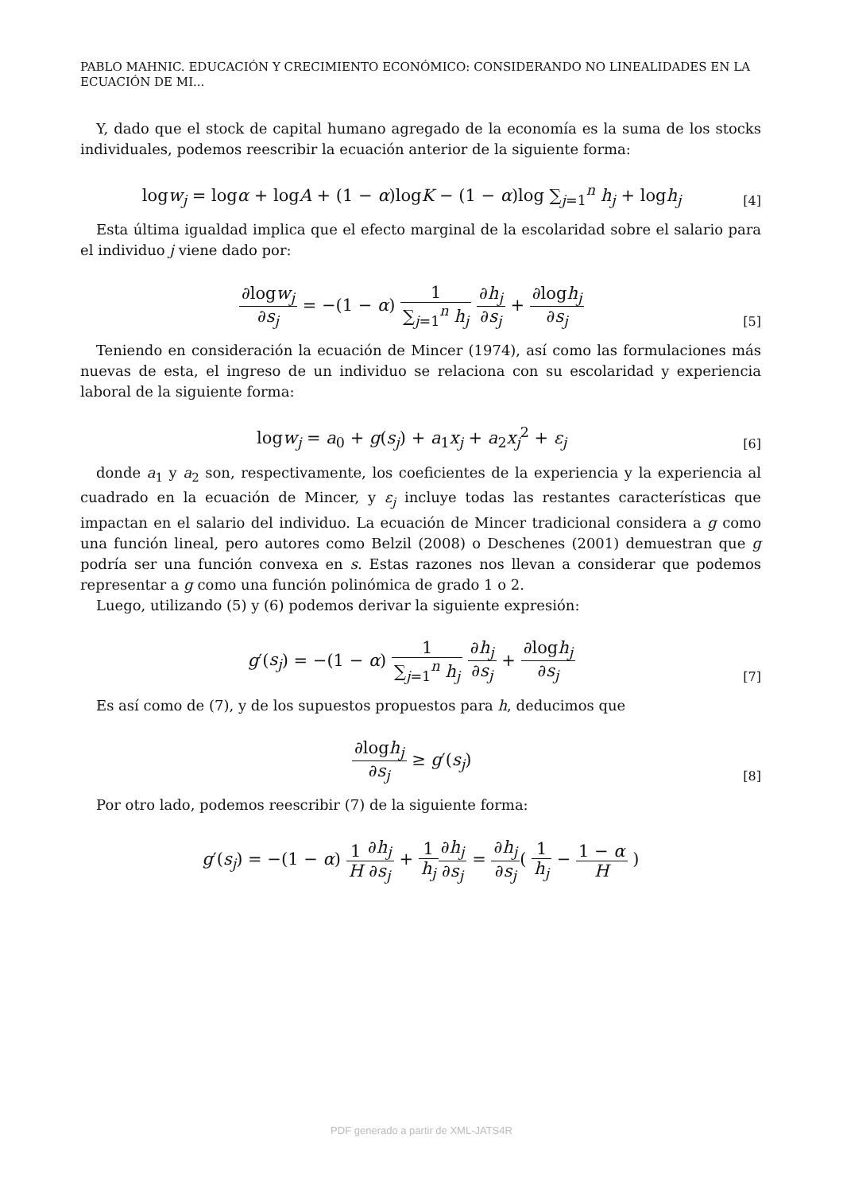PABLO MAHNIC. EDUCACIÓN Y CRECIMIENTO ECONÓMICO: CONSIDERANDO NO LINEALIDADES EN LA ECUACIÓN DE MI...
Y, dado que el stock de capital humano agregado de la economía es la suma de los stocks individuales, podemos reescribir la ecuación anterior de la siguiente forma:
logw<sub>j</sub> = logα + logA + (1 − α)logK − (1 − α)log ∑<sub>j=1</sub><sup>n</sup> h<sub>j</sub> + logh<sub>j</sub>
[4]
Esta última igualdad implica que el efecto marginal de la escolaridad sobre el salario para el individuo j viene dado por:
∂logw<sub>j</sub> ∂s<sub>j</sub> = −(1 − α) 1 ∑<sub>j=1</sub><sup>n</sup> h<sub>j</sub> ∂h<sub>j</sub> ∂s<sub>j</sub> + ∂logh<sub>j</sub> ∂s<sub>j</sub>
[5]
Teniendo en consideración la ecuación de Mincer (1974), así como las formulaciones más nuevas de esta, el ingreso de un individuo se relaciona con su escolaridad y experiencia laboral de la siguiente forma:
logw<sub>j</sub> = a<sub>0</sub> + g(s<sub>j</sub>) + a<sub>1</sub>x<sub>j</sub> + a<sub>2</sub>x<sub>j</sub><sup>2</sup> + ε<sub>j</sub>
[6]
donde a<sub>1</sub> y a<sub>2</sub> son, respectivamente, los coeficientes de la experiencia y la experiencia al cuadrado en la ecuación de Mincer, y ε<sub>j</sub> incluye todas las restantes características que impactan en el salario del individuo. La ecuación de Mincer tradicional considera a g como una función lineal, pero autores como Belzil (2008) o Deschenes (2001) demuestran que g podría ser una función convexa en s. Estas razones nos llevan a considerar que podemos representar a g como una función polinómica de grado 1 o 2.
Luego, utilizando (5) y (6) podemos derivar la siguiente expresión:
g′(s<sub>j</sub>) = −(1 − α) 1 ∑<sub>j=1</sub><sup>n</sup> h<sub>j</sub> ∂h<sub>j</sub> ∂s<sub>j</sub> + ∂logh<sub>j</sub> ∂s<sub>j</sub>
[7]
Es así como de (7), y de los supuestos propuestos para h, deducimos que
∂logh<sub>j</sub> ∂s<sub>j</sub> ≥ g′(s<sub>j</sub>)
[8]
Por otro lado, podemos reescribir (7) de la siguiente forma:
g′(s<sub>j</sub>) = −(1 − α) 1 H∂h<sub>j</sub> ∂s<sub>j</sub> + 1 h<sub>j</sub>∂h<sub>j</sub> ∂s<sub>j</sub> = ∂h<sub>j</sub> ∂s<sub>j</sub>( 1 h<sub>j</sub> − 1 − α H )
PDF generado a partir de XML-JATS4R